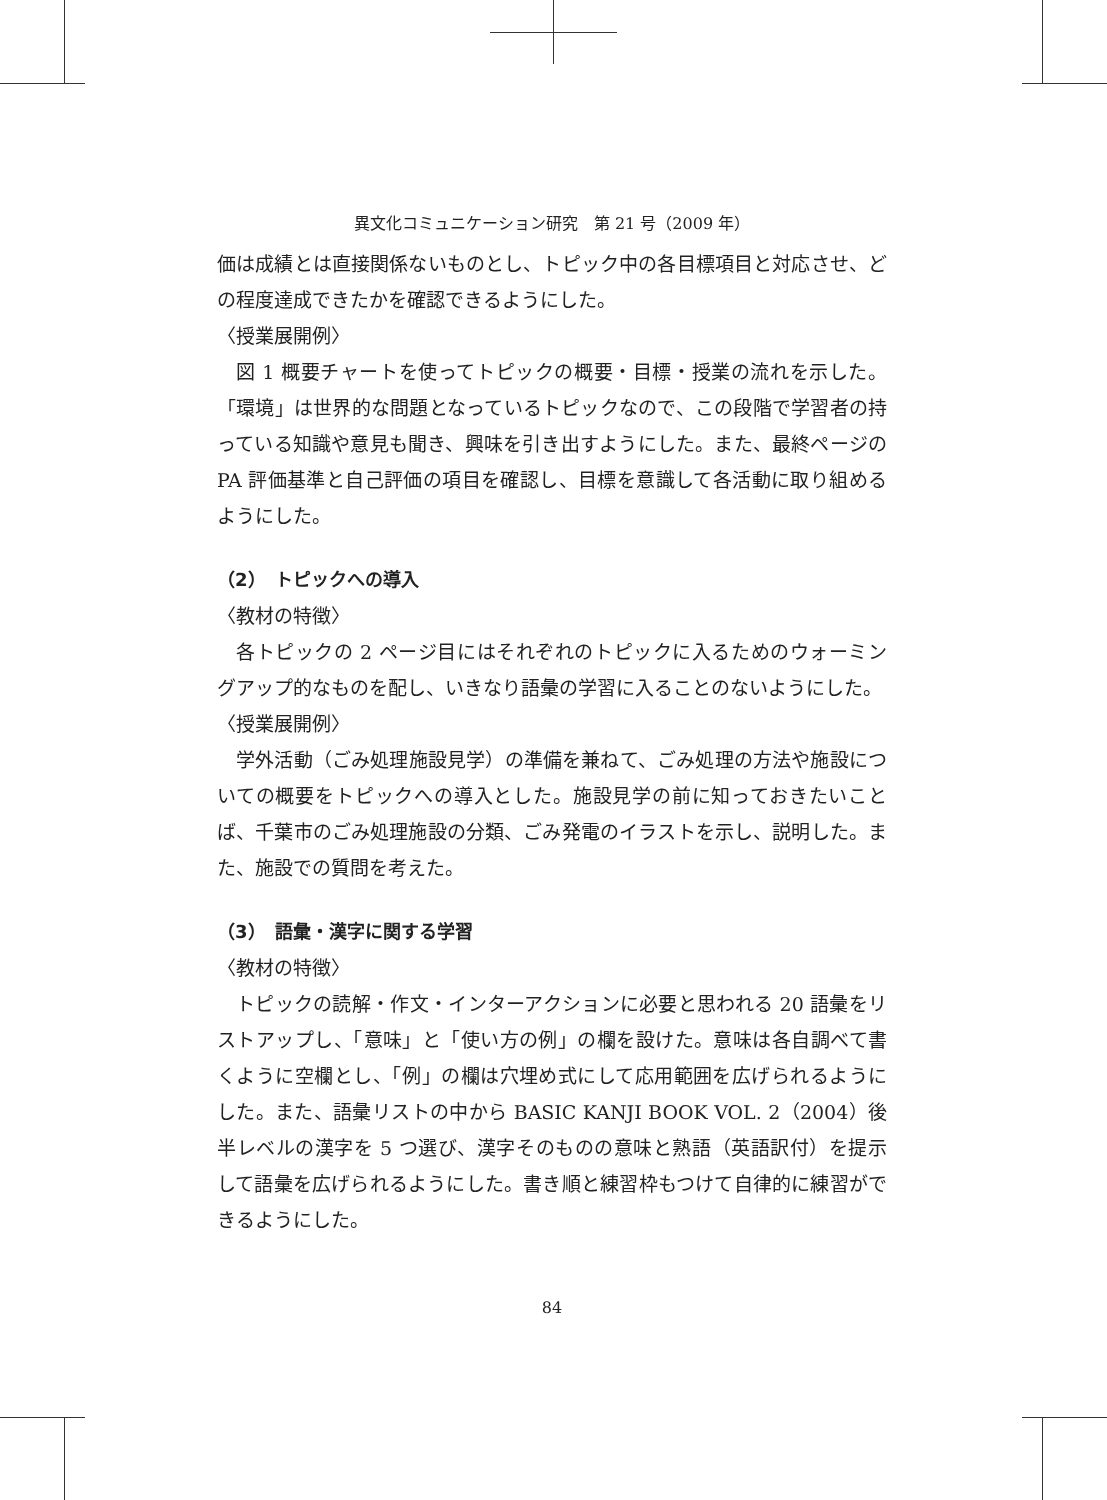異文化コミュニケーション研究　第 21 号（2009 年）
価は成績とは直接関係ないものとし、トピック中の各目標項目と対応させ、どの程度達成できたかを確認できるようにした。
〈授業展開例〉
図 1 概要チャートを使ってトピックの概要・目標・授業の流れを示した。「環境」は世界的な問題となっているトピックなので、この段階で学習者の持っている知識や意見も聞き、興味を引き出すようにした。また、最終ページの PA 評価基準と自己評価の項目を確認し、目標を意識して各活動に取り組めるようにした。
（2）　トピックへの導入
〈教材の特徴〉
各トピックの 2 ページ目にはそれぞれのトピックに入るためのウォーミングアップ的なものを配し、いきなり語彙の学習に入ることのないようにした。
〈授業展開例〉
学外活動（ごみ処理施設見学）の準備を兼ねて、ごみ処理の方法や施設についての概要をトピックへの導入とした。施設見学の前に知っておきたいことば、千葉市のごみ処理施設の分類、ごみ発電のイラストを示し、説明した。また、施設での質問を考えた。
（3）　語彙・漢字に関する学習
〈教材の特徴〉
トピックの読解・作文・インターアクションに必要と思われる 20 語彙をリストアップし、「意味」と「使い方の例」の欄を設けた。意味は各自調べて書くように空欄とし、「例」の欄は穴埋め式にして応用範囲を広げられるようにした。また、語彙リストの中から BASIC KANJI BOOK VOL. 2（2004）後半レベルの漢字を 5 つ選び、漢字そのものの意味と熟語（英語訳付）を提示して語彙を広げられるようにした。書き順と練習枠もつけて自律的に練習ができるようにした。
84